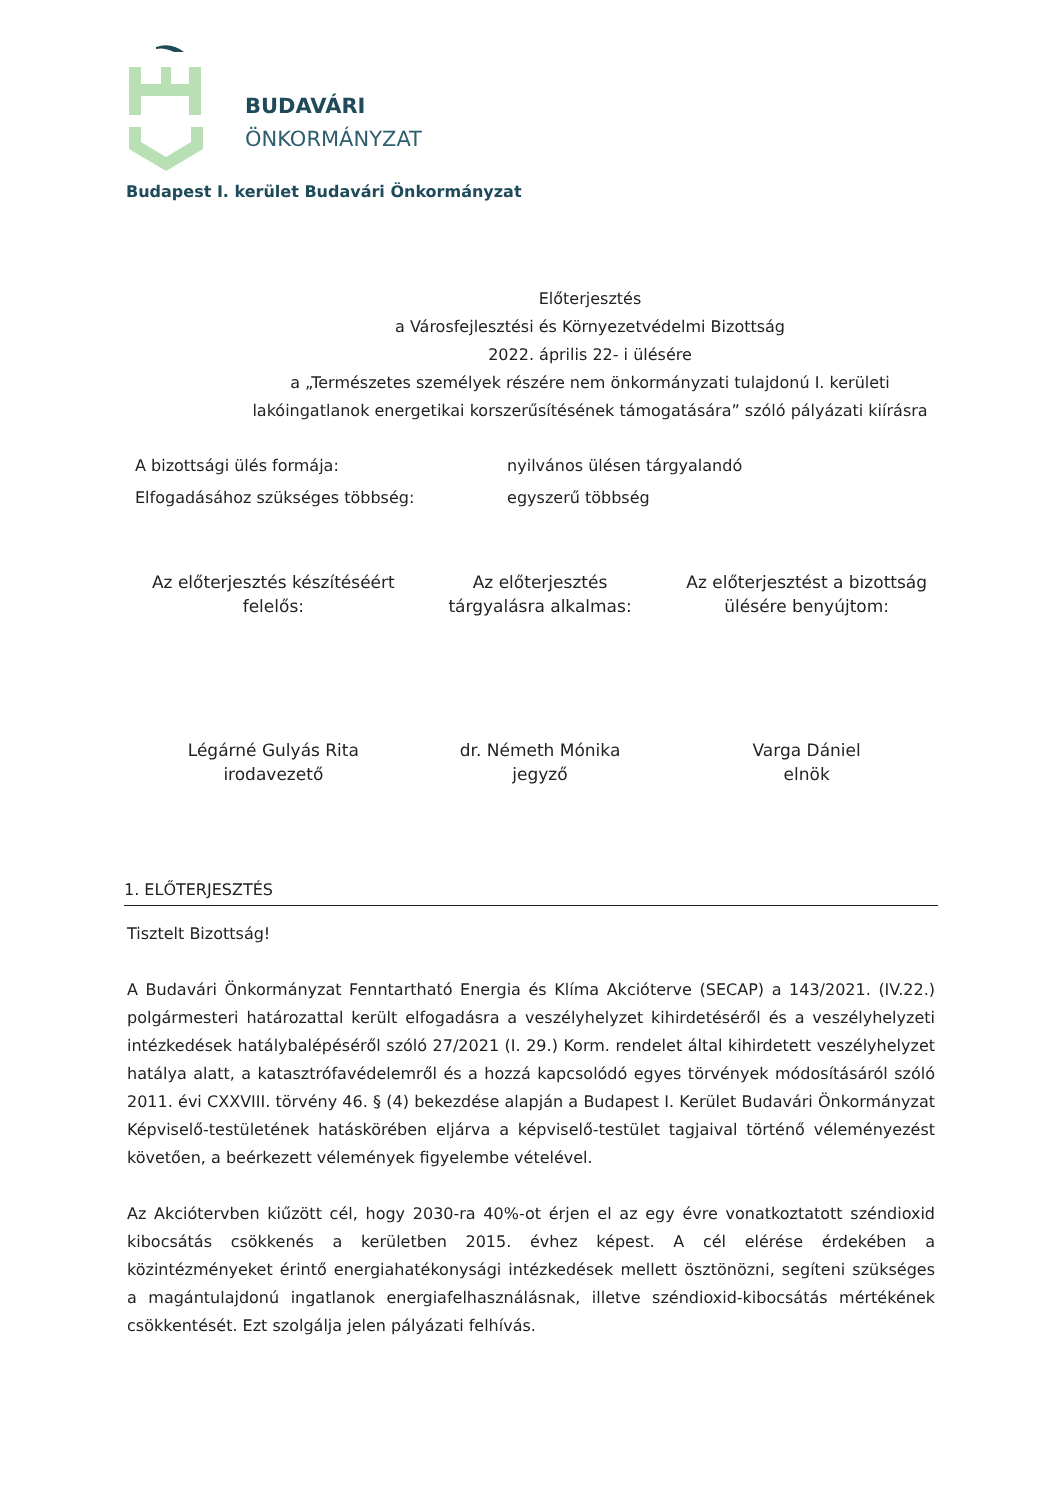BUDAVÁRI
ÖNKORMÁNYZAT
Budapest I. kerület Budavári Önkormányzat
Előterjesztés
a Városfejlesztési és Környezetvédelmi Bizottság
2022. április 22- i ülésére
a „Természetes személyek részére nem önkormányzati tulajdonú I. kerületi lakóingatlanok energetikai korszerűsítésének támogatására” szóló pályázati kiírásra
A bizottsági ülés formája: nyilvános ülésen tárgyalandó
Elfogadásához szükséges többség: egyszerű többség
Az előterjesztés készítéséért
felelős:
Az előterjesztés
tárgyalásra alkalmas:
Az előterjesztést a bizottság
ülésére benyújtom:
Légárné Gulyás Rita
irodavezető
dr. Németh Mónika
jegyző
Varga Dániel
elnök
1. ELŐTERJESZTÉS
Tisztelt Bizottság!
A Budavári Önkormányzat Fenntartható Energia és Klíma Akcióterve (SECAP) a 143/2021. (IV.22.) polgármesteri határozattal került elfogadásra a veszélyhelyzet kihirdetéséről és a veszélyhelyzeti intézkedések hatálybalépéséről szóló 27/2021 (I. 29.) Korm. rendelet által kihirdetett veszélyhelyzet hatálya alatt, a katasztrófavédelemről és a hozzá kapcsolódó egyes törvények módosításáról szóló 2011. évi CXXVIII. törvény 46. § (4) bekezdése alapján a Budapest I. Kerület Budavári Önkormányzat Képviselő-testületének hatáskörében eljárva a képviselő-testület tagjaival történő véleményezést követően, a beérkezett vélemények figyelembe vételével.
Az Akciótervben kiűzött cél, hogy 2030-ra 40%-ot érjen el az egy évre vonatkoztatott széndioxid kibocsátás csökkenés a kerületben 2015. évhez képest. A cél elérése érdekében a közintézményeket érintő energiahatékonysági intézkedések mellett ösztönözni, segíteni szükséges a magántulajdonú ingatlanok energiafelhasználásnak, illetve széndioxid-kibocsátás mértékének csökkentését. Ezt szolgálja jelen pályázati felhívás.